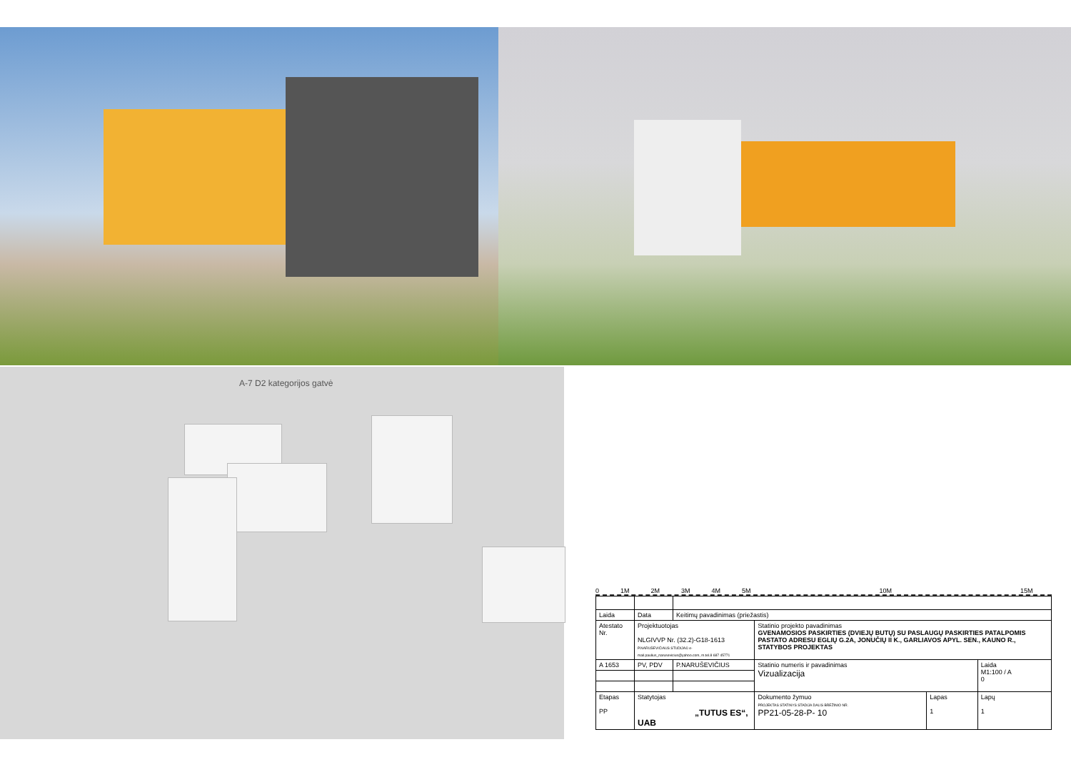A-7 D2 kategorijos gatvė
0 1M 2M 3M 4M 5M 10M 15M
| Laida | Data | Keitimų pavadinimas (priežastis) | | | |
| Atestato Nr. | Projektuotojas NLGIVVP Nr. (32.2)-G18-1613 P.NARUŠEVIČIAUS STUDIJA© e-mail.paulius_narusevicius@yahoo.com, m.tel.8 687 45771 | | Statinio projekto pavadinimas GVENAMOSIOS PASKIRTIES (DVIEJŲ BUTŲ) SU PASLAUGŲ PASKIRTIES PATALPOMIS PASTATO ADRESU EGLIŲ G.2A, JONUČIŲ II K., GARLIAVOS APYL. SEN., KAUNO R., STATYBOS PROJEKTAS | | |
| A 1653 | PV, PDV | P.NARUŠEVIČIUS | Statinio numeris ir pavadinimas Vizualizacija | | Laida M1:100 / A 0 |
| Etapas PP | Statytojas „TUTUS ES“, UAB | | Dokumento žymuo PROJEKTAS STATINYS STADIJA DALIS BRĖŽINIO NR. PP21-05-28-P- 10 | Lapas 1 | Lapų 1 |